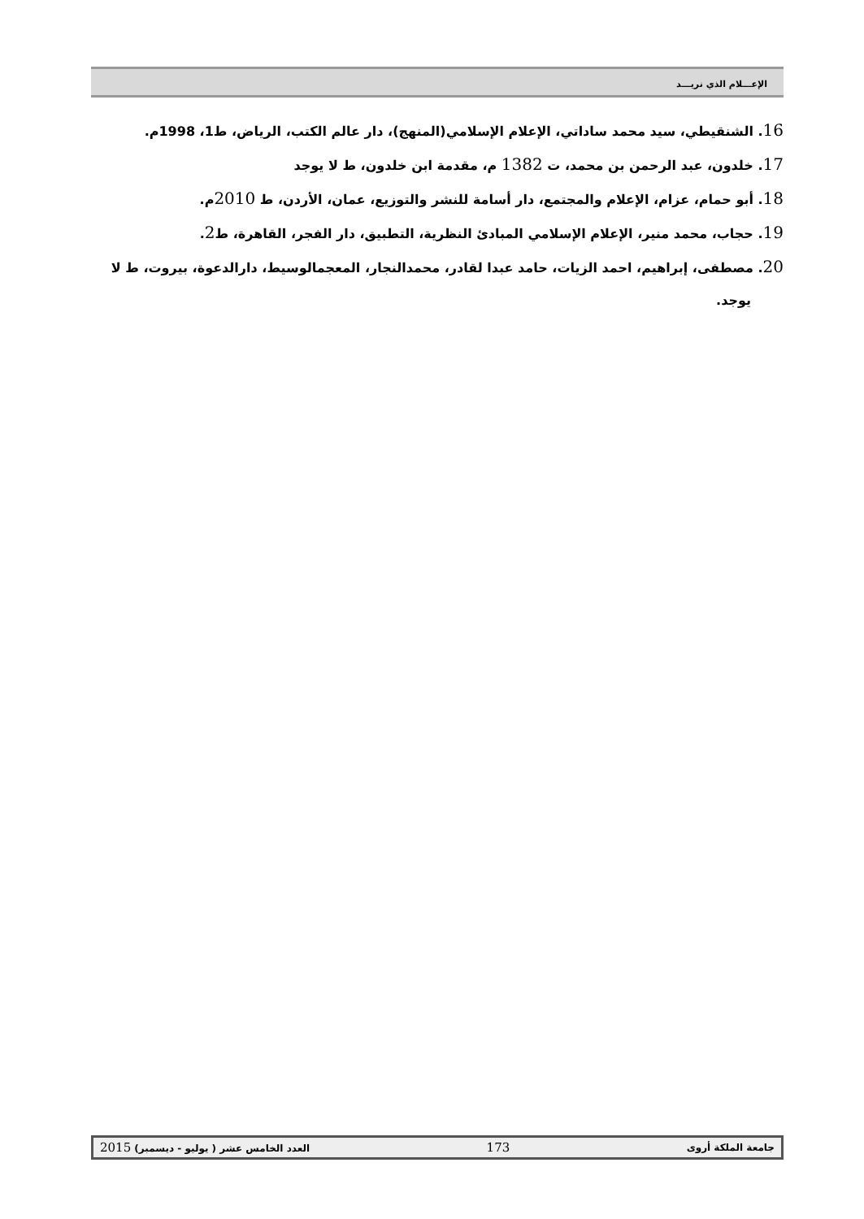الإعـــلام الذي نريـــد
16. الشنقيطي، سيد محمد ساداتي، الإعلام الإسلامي(المنهج)، دار عالم الكتب، الرياض، ط1، 1998م.
17. خلدون، عبد الرحمن بن محمد، ت 1382 م، مقدمة ابن خلدون، ط لا يوجد
18. أبو حمام، عزام، الإعلام والمجتمع، دار أسامة للنشر والتوزيع، عمان، الأردن، ط 2010م.
19. حجاب، محمد منير، الإعلام الإسلامي المبادئ النظرية، التطبيق، دار الفجر، القاهرة، ط2.
20. مصطفى، إبراهيم، احمد الزيات، حامد عبدا لقادر، محمدالنجار، المعجمالوسيط، دارالدعوة، بيروت، ط لا يوجد.
جامعة الملكة أروى 173 العدد الخامس عشر ( يوليو - ديسمبر) 2015